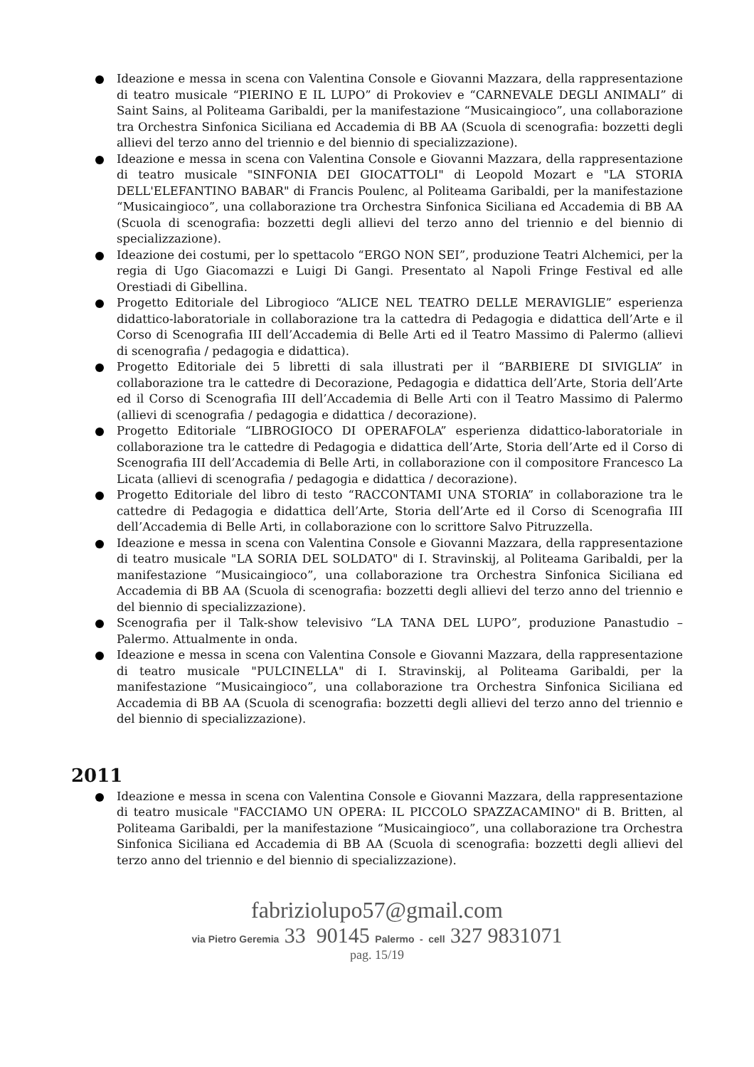Ideazione e messa in scena con Valentina Console e Giovanni Mazzara, della rappresentazione di teatro musicale “PIERINO E IL LUPO” di Prokoviev e “CARNEVALE DEGLI ANIMALI” di Saint Sains, al Politeama Garibaldi, per la manifestazione “Musicaingioco”, una collaborazione tra Orchestra Sinfonica Siciliana ed Accademia di BB AA (Scuola di scenografia: bozzetti degli allievi del terzo anno del triennio e del biennio di specializzazione).
Ideazione e messa in scena con Valentina Console e Giovanni Mazzara, della rappresentazione di teatro musicale "SINFONIA DEI GIOCATTOLI" di Leopold Mozart e "LA STORIA DELL'ELEFANTINO BABAR" di Francis Poulenc, al Politeama Garibaldi, per la manifestazione “Musicaingioco”, una collaborazione tra Orchestra Sinfonica Siciliana ed Accademia di BB AA (Scuola di scenografia: bozzetti degli allievi del terzo anno del triennio e del biennio di specializzazione).
Ideazione dei costumi, per lo spettacolo “ERGO NON SEI”, produzione Teatri Alchemici, per la regia di Ugo Giacomazzi e Luigi Di Gangi. Presentato al Napoli Fringe Festival ed alle Orestiadi di Gibellina.
Progetto Editoriale del Librogioco “ALICE NEL TEATRO DELLE MERAVIGLIE” esperienza didattico-laboratoriale in collaborazione tra la cattedra di Pedagogia e didattica dell’Arte e il Corso di Scenografia III dell’Accademia di Belle Arti ed il Teatro Massimo di Palermo (allievi di scenografia / pedagogia e didattica).
Progetto Editoriale dei 5 libretti di sala illustrati per il “BARBIERE DI SIVIGLIA” in collaborazione tra le cattedre di Decorazione, Pedagogia e didattica dell’Arte, Storia dell’Arte ed il Corso di Scenografia III dell’Accademia di Belle Arti con il Teatro Massimo di Palermo (allievi di scenografia / pedagogia e didattica / decorazione).
Progetto Editoriale “LIBROGIOCO DI OPERAFOLA” esperienza didattico-laboratoriale in collaborazione tra le cattedre di Pedagogia e didattica dell’Arte, Storia dell’Arte ed il Corso di Scenografia III dell’Accademia di Belle Arti, in collaborazione con il compositore Francesco La Licata (allievi di scenografia / pedagogia e didattica / decorazione).
Progetto Editoriale del libro di testo “RACCONTAMI UNA STORIA” in collaborazione tra le cattedre di Pedagogia e didattica dell’Arte, Storia dell’Arte ed il Corso di Scenografia III dell’Accademia di Belle Arti, in collaborazione con lo scrittore Salvo Pitruzzella.
Ideazione e messa in scena con Valentina Console e Giovanni Mazzara, della rappresentazione di teatro musicale "LA SORIA DEL SOLDATO" di I. Stravinskij, al Politeama Garibaldi, per la manifestazione “Musicaingioco”, una collaborazione tra Orchestra Sinfonica Siciliana ed Accademia di BB AA (Scuola di scenografia: bozzetti degli allievi del terzo anno del triennio e del biennio di specializzazione).
Scenografia per il Talk-show televisivo “LA TANA DEL LUPO”, produzione Panastudio – Palermo. Attualmente in onda.
Ideazione e messa in scena con Valentina Console e Giovanni Mazzara, della rappresentazione di teatro musicale "PULCINELLA" di I. Stravinskij, al Politeama Garibaldi, per la manifestazione “Musicaingioco”, una collaborazione tra Orchestra Sinfonica Siciliana ed Accademia di BB AA (Scuola di scenografia: bozzetti degli allievi del terzo anno del triennio e del biennio di specializzazione).
2011
Ideazione e messa in scena con Valentina Console e Giovanni Mazzara, della rappresentazione di teatro musicale "FACCIAMO UN OPERA: IL PICCOLO SPAZZACAMINO" di B. Britten, al Politeama Garibaldi, per la manifestazione “Musicaingioco”, una collaborazione tra Orchestra Sinfonica Siciliana ed Accademia di BB AA (Scuola di scenografia: bozzetti degli allievi del terzo anno del triennio e del biennio di specializzazione).
fabriziolupo57@gmail.com
via Pietro Geremia 33 90145 Palermo - cell 327 9831071
pag. 15/19